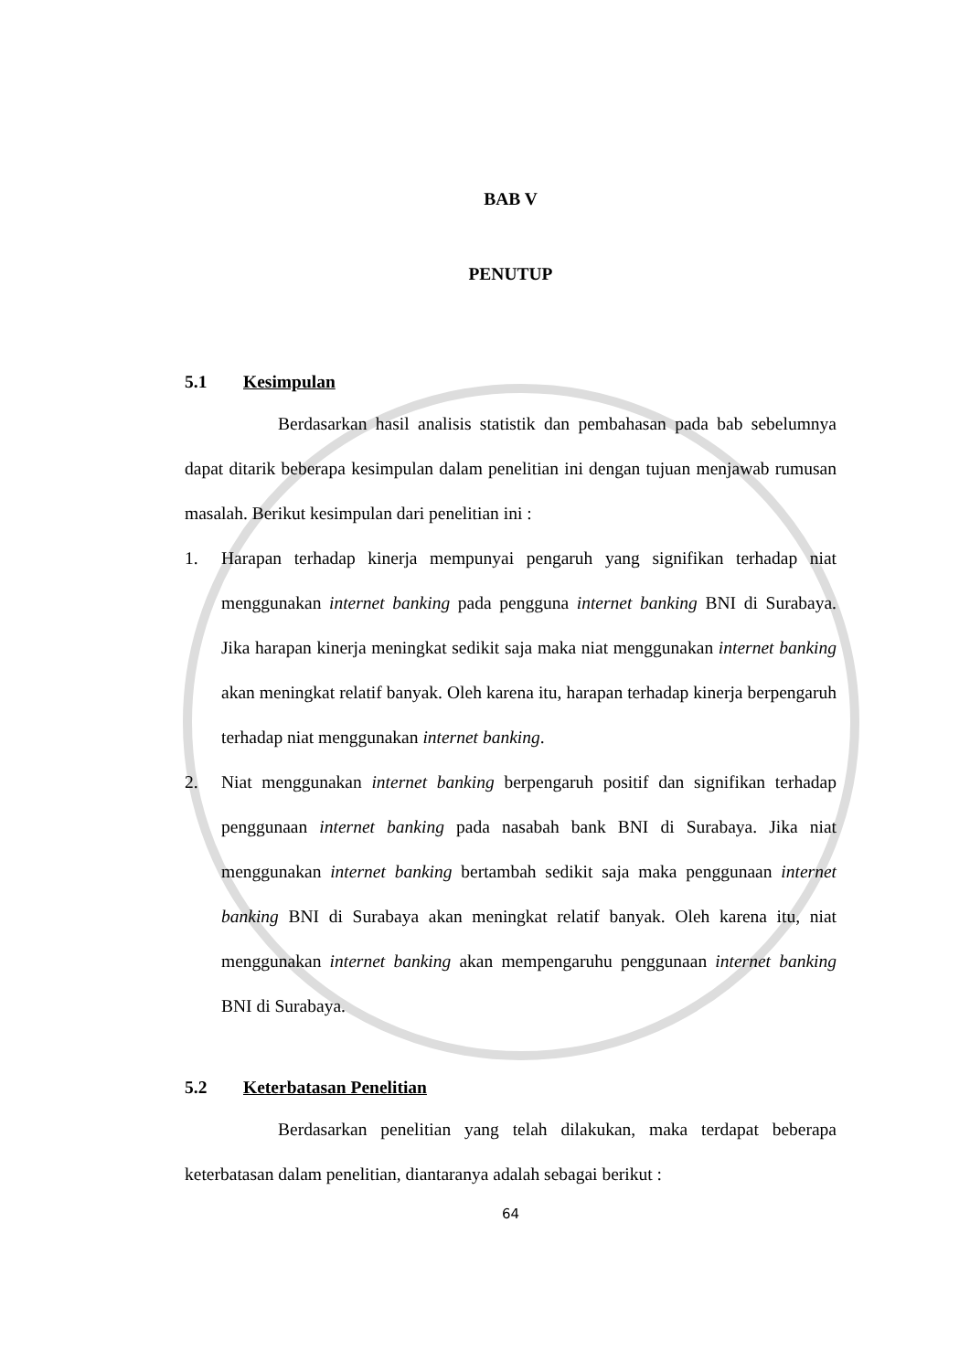BAB V
PENUTUP
5.1 Kesimpulan
Berdasarkan hasil analisis statistik dan pembahasan pada bab sebelumnya dapat ditarik beberapa kesimpulan dalam penelitian ini dengan tujuan menjawab rumusan masalah. Berikut kesimpulan dari penelitian ini :
1. Harapan terhadap kinerja mempunyai pengaruh yang signifikan terhadap niat menggunakan internet banking pada pengguna internet banking BNI di Surabaya. Jika harapan kinerja meningkat sedikit saja maka niat menggunakan internet banking akan meningkat relatif banyak. Oleh karena itu, harapan terhadap kinerja berpengaruh terhadap niat menggunakan internet banking.
2. Niat menggunakan internet banking berpengaruh positif dan signifikan terhadap penggunaan internet banking pada nasabah bank BNI di Surabaya. Jika niat menggunakan internet banking bertambah sedikit saja maka penggunaan internet banking BNI di Surabaya akan meningkat relatif banyak. Oleh karena itu, niat menggunakan internet banking akan mempengaruhu penggunaan internet banking BNI di Surabaya.
5.2 Keterbatasan Penelitian
Berdasarkan penelitian yang telah dilakukan, maka terdapat beberapa keterbatasan dalam penelitian, diantaranya adalah sebagai berikut :
64